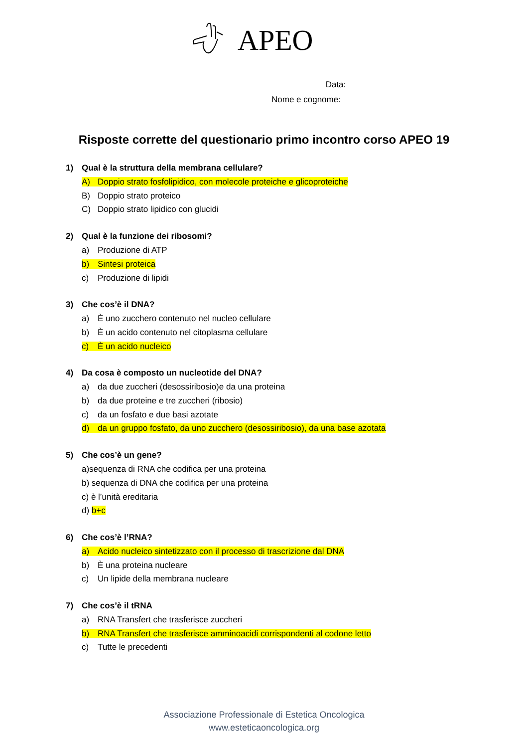APEO
Data:
Nome e cognome:
Risposte corrette del questionario primo incontro corso APEO 19
1) Qual è la struttura della membrana cellulare?
A) Doppio strato fosfolipidico, con molecole proteiche e glicoproteiche
B) Doppio strato proteico
C) Doppio strato lipidico con glucidi
2) Qual è la funzione dei ribosomi?
a) Produzione di ATP
b) Sintesi proteica
c) Produzione di lipidi
3) Che cos’è il DNA?
a) È uno zucchero contenuto nel nucleo cellulare
b) È un acido contenuto nel citoplasma cellulare
c) È un acido nucleico
4) Da cosa è composto un nucleotide del DNA?
a) da due zuccheri (desossiribosio)e da una proteina
b) da due proteine e tre zuccheri (ribosio)
c) da un fosfato e due basi azotate
d) da un gruppo fosfato, da uno zucchero (desossiribosio), da una base azotata
5) Che cos’è un gene?
a)sequenza di RNA che codifica per una proteina
b) sequenza di DNA che codifica per una proteina
c) è l’unità ereditaria
d) b+c
6) Che cos’è l’RNA?
a) Acido nucleico sintetizzato con il processo di trascrizione dal DNA
b) È una proteina nucleare
c) Un lipide della membrana nucleare
7) Che cos’è il tRNA
a) RNA Transfert che trasferisce zuccheri
b) RNA Transfert che trasferisce amminoacidi corrispondenti al codone letto
c) Tutte le precedenti
Associazione Professionale di Estetica Oncologica
www.esteticaoncologica.org